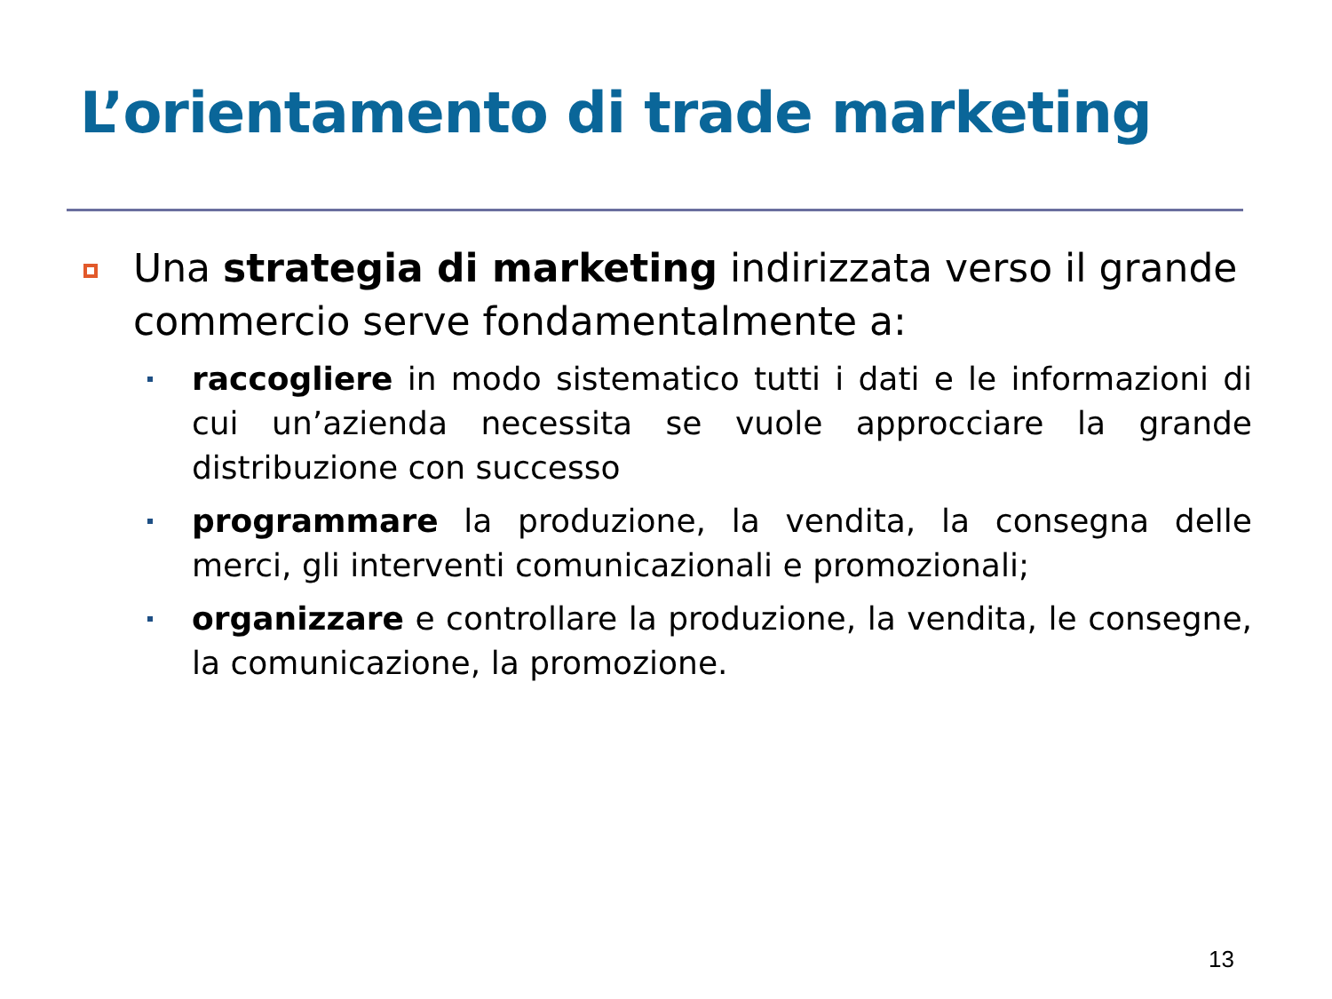L’orientamento di trade marketing
Una strategia di marketing indirizzata verso il grande commercio serve fondamentalmente a:
raccogliere in modo sistematico tutti i dati e le informazioni di cui un’azienda necessita se vuole approcciare la grande distribuzione con successo
programmare la produzione, la vendita, la consegna delle merci, gli interventi comunicazionali e promozionali;
organizzare e controllare la produzione, la vendita, le consegne, la comunicazione, la promozione.
13